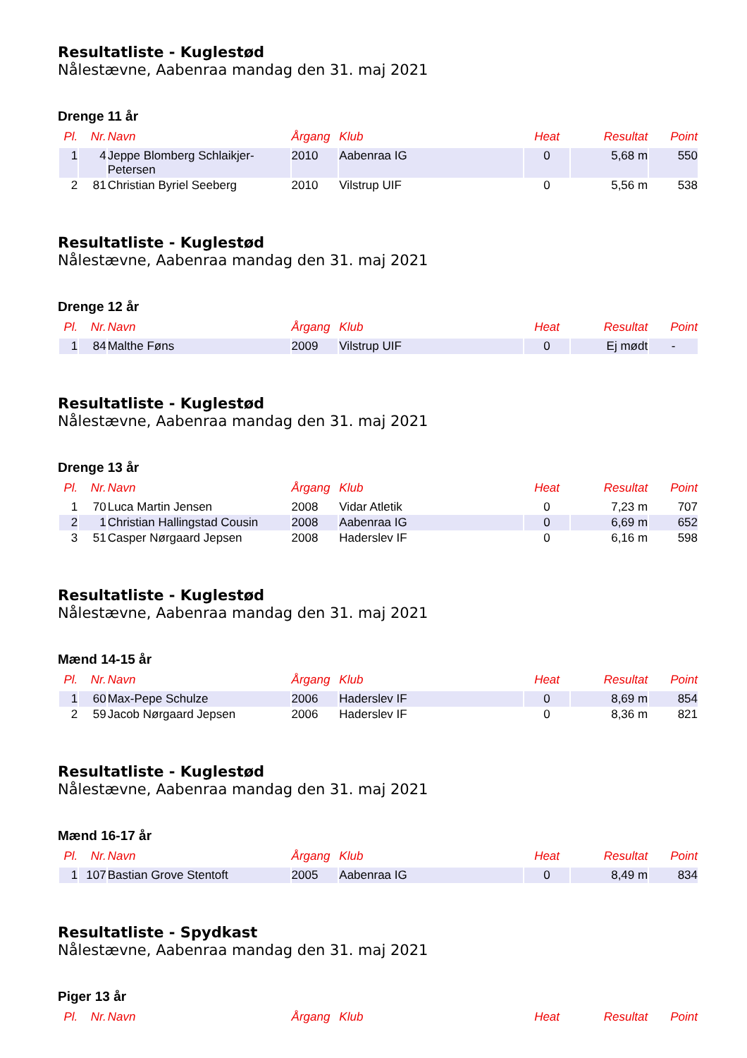Resultatliste - Kuglestød
Nålestævne, Aabenraa mandag den 31. maj 2021
Drenge 11 år
| Pl. | Nr. | Navn | Årgang | Klub | Heat | Resultat | Point |
| --- | --- | --- | --- | --- | --- | --- | --- |
| 1 | 4 | Jeppe Blomberg Schlaikjer-Petersen | 2010 | Aabenraa IG | 0 | 5,68 m | 550 |
| 2 | 81 | Christian Byriel Seeberg | 2010 | Vilstrup UIF | 0 | 5,56 m | 538 |
Resultatliste - Kuglestød
Nålestævne, Aabenraa mandag den 31. maj 2021
Drenge 12 år
| Pl. | Nr. | Navn | Årgang | Klub | Heat | Resultat | Point |
| --- | --- | --- | --- | --- | --- | --- | --- |
| 1 | 84 | Malthe Føns | 2009 | Vilstrup UIF | 0 | Ej mødt | - |
Resultatliste - Kuglestød
Nålestævne, Aabenraa mandag den 31. maj 2021
Drenge 13 år
| Pl. | Nr. | Navn | Årgang | Klub | Heat | Resultat | Point |
| --- | --- | --- | --- | --- | --- | --- | --- |
| 1 | 70 | Luca Martin Jensen | 2008 | Vidar Atletik | 0 | 7,23 m | 707 |
| 2 | 1 | Christian Hallingstad Cousin | 2008 | Aabenraa IG | 0 | 6,69 m | 652 |
| 3 | 51 | Casper Nørgaard Jepsen | 2008 | Haderslev IF | 0 | 6,16 m | 598 |
Resultatliste - Kuglestød
Nålestævne, Aabenraa mandag den 31. maj 2021
Mænd 14-15 år
| Pl. | Nr. | Navn | Årgang | Klub | Heat | Resultat | Point |
| --- | --- | --- | --- | --- | --- | --- | --- |
| 1 | 60 | Max-Pepe Schulze | 2006 | Haderslev IF | 0 | 8,69 m | 854 |
| 2 | 59 | Jacob Nørgaard Jepsen | 2006 | Haderslev IF | 0 | 8,36 m | 821 |
Resultatliste - Kuglestød
Nålestævne, Aabenraa mandag den 31. maj 2021
Mænd 16-17 år
| Pl. | Nr. | Navn | Årgang | Klub | Heat | Resultat | Point |
| --- | --- | --- | --- | --- | --- | --- | --- |
| 1 | 107 | Bastian Grove Stentoft | 2005 | Aabenraa IG | 0 | 8,49 m | 834 |
Resultatliste - Spydkast
Nålestævne, Aabenraa mandag den 31. maj 2021
Piger 13 år
| Pl. | Nr. | Navn | Årgang | Klub | Heat | Resultat | Point |
| --- | --- | --- | --- | --- | --- | --- | --- |